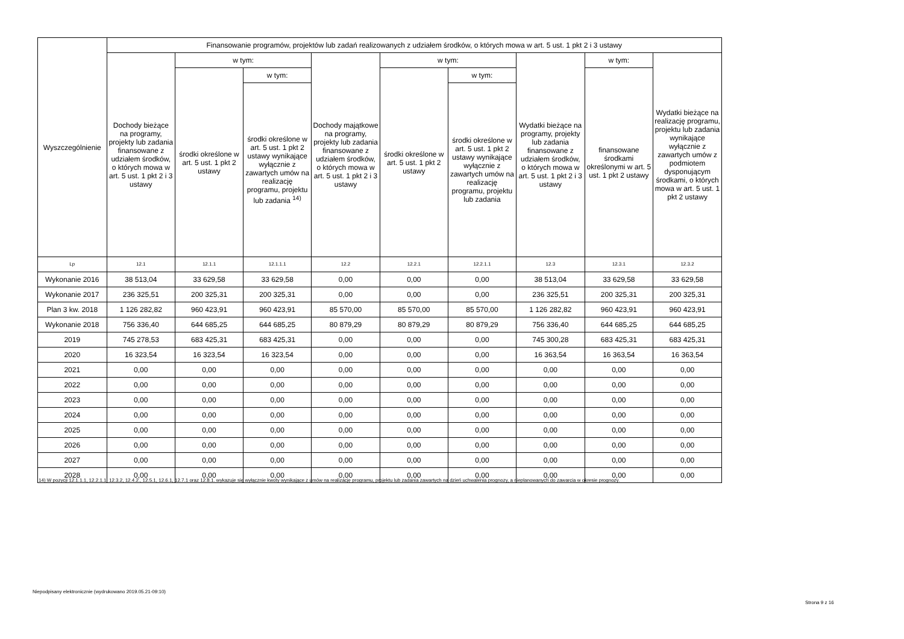| Wyszczególnienie | Finansowanie programów, projektów lub zadań realizowanych z udziałem środków, o których mowa w art. 5 ust. 1 pkt 2 i 3 ustawy | | | | | | | | |
| --- | --- | --- | --- | --- | --- | --- | --- | --- | --- |
| | Dochody bieżące na programy, projekty lub zadania finansowane z udziałem środków, o których mowa w art. 5 ust. 1 pkt 2 i 3 ustawy | w tym: | | Dochody majątkowe na programy, projekty lub zadania finansowane z udziałem środków, o których mowa w art. 5 ust. 1 pkt 2 i 3 ustawy | w tym: | | Wydatki bieżące na programy, projekty lub zadania finansowane z udziałem środków, o których mowa w art. 5 ust. 1 pkt 2 i 3 ustawy | w tym: | Wydatki bieżące na realizację programu, projektu lub zadania wynikające wyłącznie z zawartych umów z podmiotem dysponującym środkami, o których mowa w art. 5 ust. 1 pkt 2 ustawy |
| | | środki określone w art. 5 ust. 1 pkt 2 ustawy | w tym: | | środki określone w art. 5 ust. 1 pkt 2 ustawy | w tym: | | finansowane środkami określonymi w art. 5 ust. 1 pkt 2 ustawy | |
| | | | środki określone w art. 5 ust. 1 pkt 2 ustawy wynikające wyłącznie z zawartych umów na realizację programu, projektu lub zadania <sup>14)</sup> | | | środki określone w art. 5 ust. 1 pkt 2 ustawy wynikające wyłącznie z zawartych umów na realizację programu, projektu lub zadania | | | |
| Lp | 12.1 | 12.1.1 | 12.1.1.1 | 12.2 | 12.2.1 | 12.2.1.1 | 12.3 | 12.3.1 | 12.3.2 |
| Wykonanie 2016 | 38 513,04 | 33 629,58 | 33 629,58 | 0,00 | 0,00 | 0,00 | 38 513,04 | 33 629,58 | 33 629,58 |
| Wykonanie 2017 | 236 325,51 | 200 325,31 | 200 325,31 | 0,00 | 0,00 | 0,00 | 236 325,51 | 200 325,31 | 200 325,31 |
| Plan 3 kw. 2018 | 1 126 282,82 | 960 423,91 | 960 423,91 | 85 570,00 | 85 570,00 | 85 570,00 | 1 126 282,82 | 960 423,91 | 960 423,91 |
| Wykonanie 2018 | 756 336,40 | 644 685,25 | 644 685,25 | 80 879,29 | 80 879,29 | 80 879,29 | 756 336,40 | 644 685,25 | 644 685,25 |
| 2019 | 745 278,53 | 683 425,31 | 683 425,31 | 0,00 | 0,00 | 0,00 | 745 300,28 | 683 425,31 | 683 425,31 |
| 2020 | 16 323,54 | 16 323,54 | 16 323,54 | 0,00 | 0,00 | 0,00 | 16 363,54 | 16 363,54 | 16 363,54 |
| 2021 | 0,00 | 0,00 | 0,00 | 0,00 | 0,00 | 0,00 | 0,00 | 0,00 | 0,00 |
| 2022 | 0,00 | 0,00 | 0,00 | 0,00 | 0,00 | 0,00 | 0,00 | 0,00 | 0,00 |
| 2023 | 0,00 | 0,00 | 0,00 | 0,00 | 0,00 | 0,00 | 0,00 | 0,00 | 0,00 |
| 2024 | 0,00 | 0,00 | 0,00 | 0,00 | 0,00 | 0,00 | 0,00 | 0,00 | 0,00 |
| 2025 | 0,00 | 0,00 | 0,00 | 0,00 | 0,00 | 0,00 | 0,00 | 0,00 | 0,00 |
| 2026 | 0,00 | 0,00 | 0,00 | 0,00 | 0,00 | 0,00 | 0,00 | 0,00 | 0,00 |
| 2027 | 0,00 | 0,00 | 0,00 | 0,00 | 0,00 | 0,00 | 0,00 | 0,00 | 0,00 |
| 2028 | 0,00 | 0,00 | 0,00 | 0,00 | 0,00 | 0,00 | 0,00 | 0,00 | 0,00 |
14) W pozycji 12.1.1.1, 12.2.1.1, 12.3.2, 12.4.2., 12.5.1, 12.6.1, 12.7.1 oraz 12.8.1. wykazuje się wyłącznie kwoty wynikające z umów na realizację programu, projektu lub zadania zawartych na dzień uchwalenia prognozy, a nieplanowanych do zawarcia w okresie prognozy.
Niepodpisany elektronicznie (wydrukowano 2019.05.21-09:10)
Strona 9 z 16